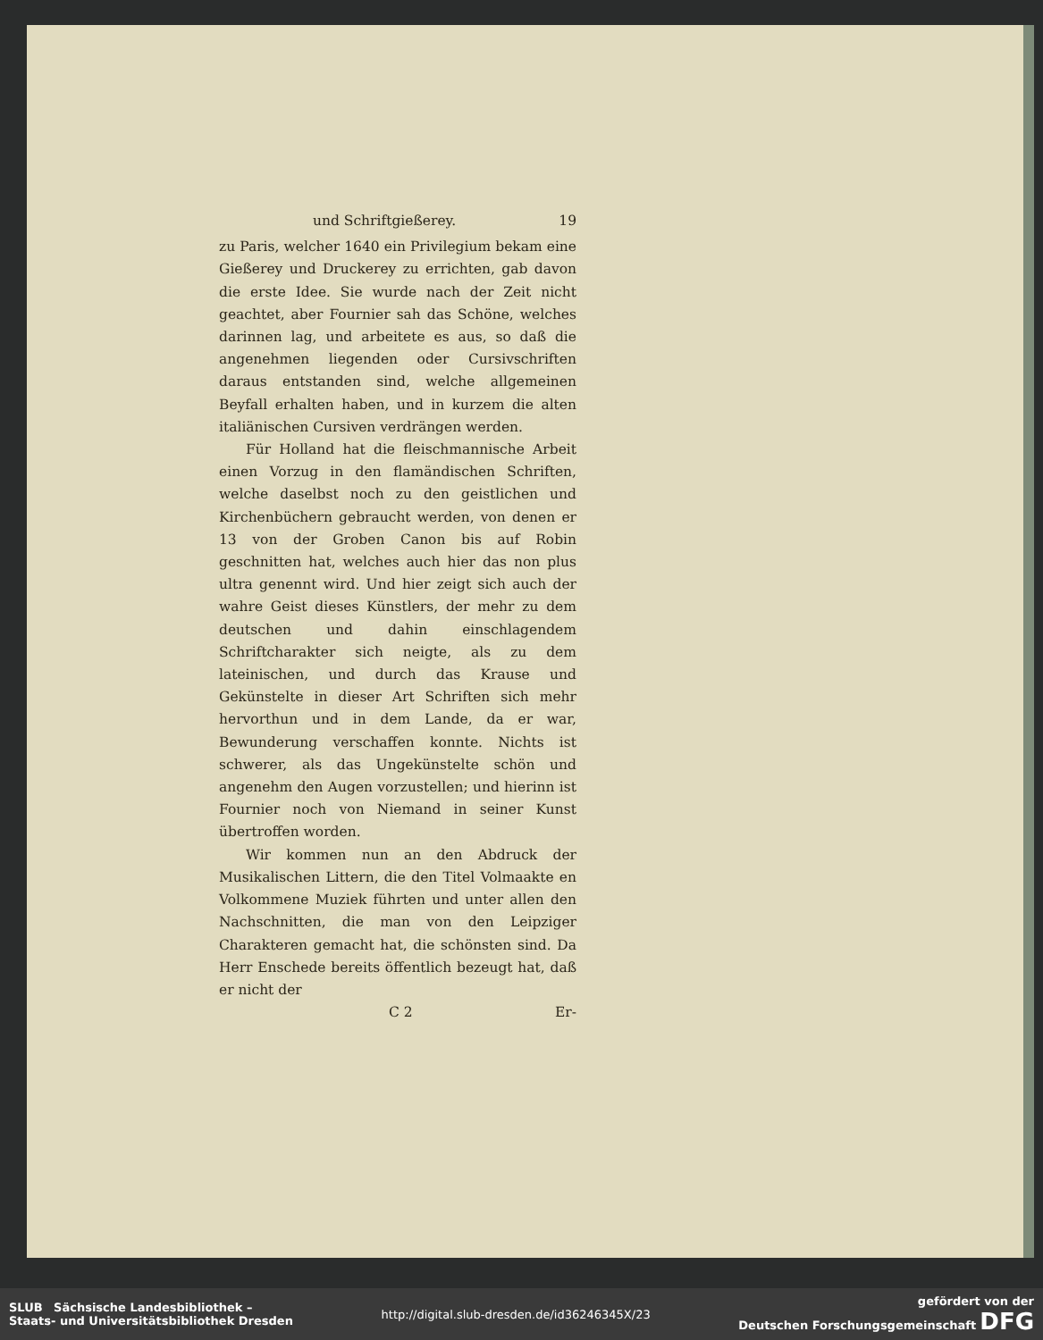und Schriftgießerey. 19
zu Paris, welcher 1640 ein Privilegium bekam eine Gießerey und Druckerey zu errichten, gab davon die erste Idee. Sie wurde nach der Zeit nicht geachtet, aber Fournier sah das Schöne, welches darinnen lag, und arbeitete es aus, so daß die angenehmen liegenden oder Cursivschriften daraus entstanden sind, welche allgemeinen Beyfall erhalten haben, und in kurzem die alten italiänischen Cursiven verdrängen werden.
Für Holland hat die fleischmannische Arbeit einen Vorzug in den flamändischen Schriften, welche daselbst noch zu den geistlichen und Kirchenbüchern gebraucht werden, von denen er 13 von der Groben Canon bis auf Robin geschnitten hat, welches auch hier das non plus ultra genennt wird. Und hier zeigt sich auch der wahre Geist dieses Künstlers, der mehr zu dem deutschen und dahin einschlagendem Schriftcharakter sich neigte, als zu dem lateinischen, und durch das Krause und Gekünstelte in dieser Art Schriften sich mehr hervorthun und in dem Lande, da er war, Bewunderung verschaffen konnte. Nichts ist schwerer, als das Ungekünstelte schön und angenehm den Augen vorzustellen; und hierinn ist Fournier noch von Niemand in seiner Kunst übertroffen worden.
Wir kommen nun an den Abdruck der Musikalischen Littern, die den Titel Volmaakte en Volkommene Muziek führten und unter allen den Nachschnitten, die man von den Leipziger Charakteren gemacht hat, die schönsten sind. Da Herr Enschede bereits öffentlich bezeugt hat, daß er nicht der
C 2 Er-
SLUB Sächsische Landesbibliothek –
Staats- und Universitätsbibliothek Dresden
http://digital.slub-dresden.de/id36246345X/23
gefördert von der
Deutschen Forschungsgemeinschaft DFG